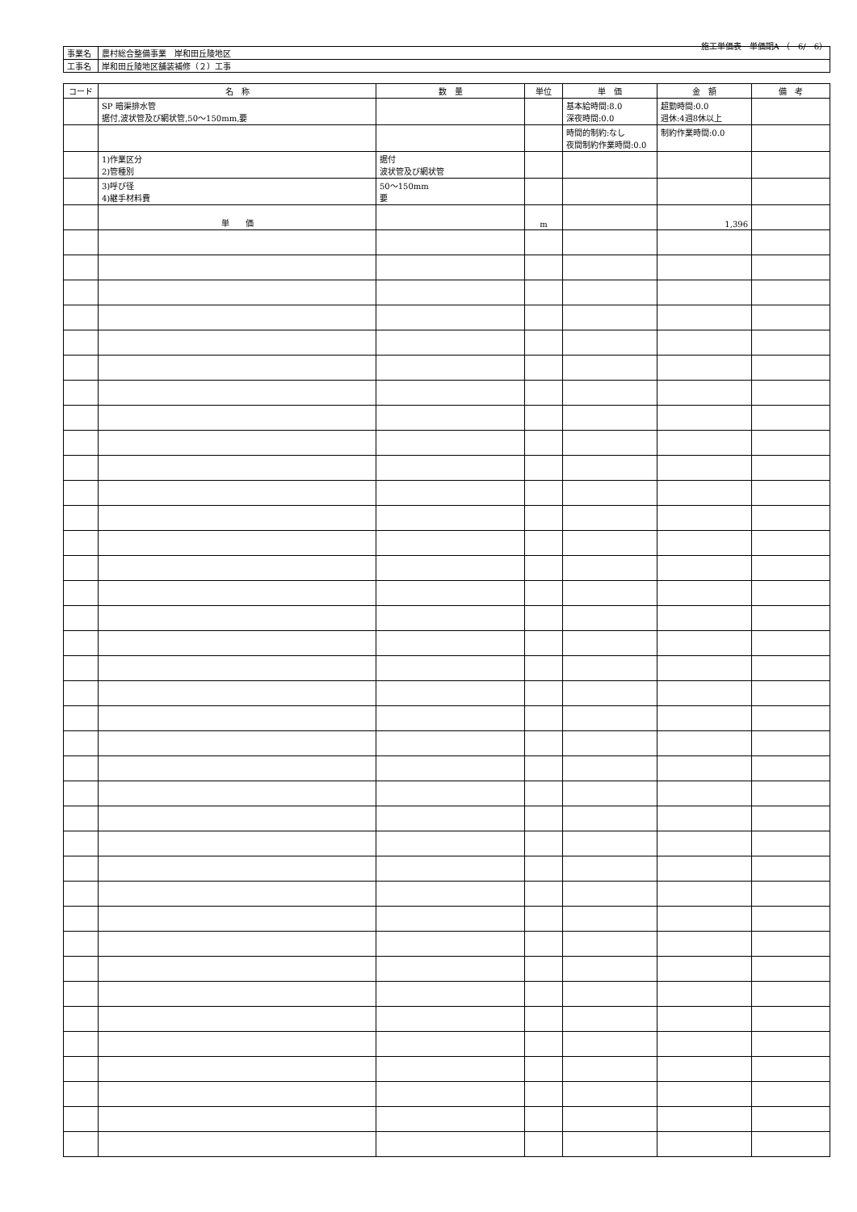施工単価表　単価期A （　6/　6）
| 事業名 | 農村総合整備事業 岸和田丘陵地区 |
| 工事名 | 岸和田丘陵地区舗装補修（２）工事 |
| コード | 名 称 | 数 量 | 単位 | 単 価 | 金 額 | 備 考 |
| --- | --- | --- | --- | --- | --- | --- |
| | SP 暗渠排水管 据付,波状管及び網状管,50～150mm,要 | | | 基本給時間:8.0 深夜時間:0.0 | 超勤時間:0.0 週休:4週8休以上 | |
| | | | | 時間的制約:なし 夜間制約作業時間:0.0 | 制約作業時間:0.0 | |
| | 1)作業区分 2)管種別 | 据付 波状管及び網状管 | | | | |
| | 3)呼び径 4)継手材料費 | 50～150mm 要 | | | | |
| | 単 価 | | m | | 1,396 | |